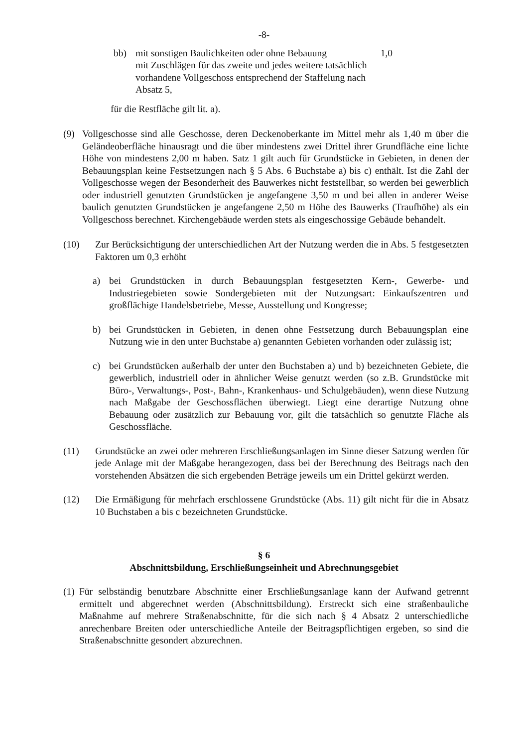-8-
bb) mit sonstigen Baulichkeiten oder ohne Bebauung 1,0
mit Zuschlägen für das zweite und jedes weitere tatsächlich vorhandene Vollgeschoss entsprechend der Staffelung nach Absatz 5,
für die Restfläche gilt lit. a).
(9) Vollgeschosse sind alle Geschosse, deren Deckenoberkante im Mittel mehr als 1,40 m über die Geländeoberfläche hinausragt und die über mindestens zwei Drittel ihrer Grundfläche eine lichte Höhe von mindestens 2,00 m haben. Satz 1 gilt auch für Grundstücke in Gebieten, in denen der Bebauungsplan keine Festsetzungen nach § 5 Abs. 6 Buchstabe a) bis c) enthält. Ist die Zahl der Vollgeschosse wegen der Besonderheit des Bauwerkes nicht feststellbar, so werden bei gewerblich oder industriell genutzten Grundstücken je angefangene 3,50 m und bei allen in anderer Weise baulich genutzten Grundstücken je angefangene 2,50 m Höhe des Bauwerks (Traufhöhe) als ein Vollgeschoss berechnet. Kirchengebäude werden stets als eingeschossige Gebäude behandelt.
(10) Zur Berücksichtigung der unterschiedlichen Art der Nutzung werden die in Abs. 5 festgesetzten Faktoren um 0,3 erhöht
a) bei Grundstücken in durch Bebauungsplan festgesetzten Kern-, Gewerbe- und Industriegebieten sowie Sondergebieten mit der Nutzungsart: Einkaufszentren und großflächige Handelsbetriebe, Messe, Ausstellung und Kongresse;
b) bei Grundstücken in Gebieten, in denen ohne Festsetzung durch Bebauungsplan eine Nutzung wie in den unter Buchstabe a) genannten Gebieten vorhanden oder zulässig ist;
c) bei Grundstücken außerhalb der unter den Buchstaben a) und b) bezeichneten Gebiete, die gewerblich, industriell oder in ähnlicher Weise genutzt werden (so z.B. Grundstücke mit Büro-, Verwaltungs-, Post-, Bahn-, Krankenhaus- und Schulgebäuden), wenn diese Nutzung nach Maßgabe der Geschossflächen überwiegt. Liegt eine derartige Nutzung ohne Bebauung oder zusätzlich zur Bebauung vor, gilt die tatsächlich so genutzte Fläche als Geschossfläche.
(11) Grundstücke an zwei oder mehreren Erschließungsanlagen im Sinne dieser Satzung werden für jede Anlage mit der Maßgabe herangezogen, dass bei der Berechnung des Beitrags nach den vorstehenden Absätzen die sich ergebenden Beträge jeweils um ein Drittel gekürzt werden.
(12) Die Ermäßigung für mehrfach erschlossene Grundstücke (Abs. 11) gilt nicht für die in Absatz 10 Buchstaben a bis c bezeichneten Grundstücke.
§ 6
Abschnittsbildung, Erschließungseinheit und Abrechnungsgebiet
(1) Für selbständig benutzbare Abschnitte einer Erschließungsanlage kann der Aufwand getrennt ermittelt und abgerechnet werden (Abschnittsbildung). Erstreckt sich eine straßenbauliche Maßnahme auf mehrere Straßenabschnitte, für die sich nach § 4 Absatz 2 unterschiedliche anrechenbare Breiten oder unterschiedliche Anteile der Beitragspflichtigen ergeben, so sind die Straßenabschnitte gesondert abzurechnen.